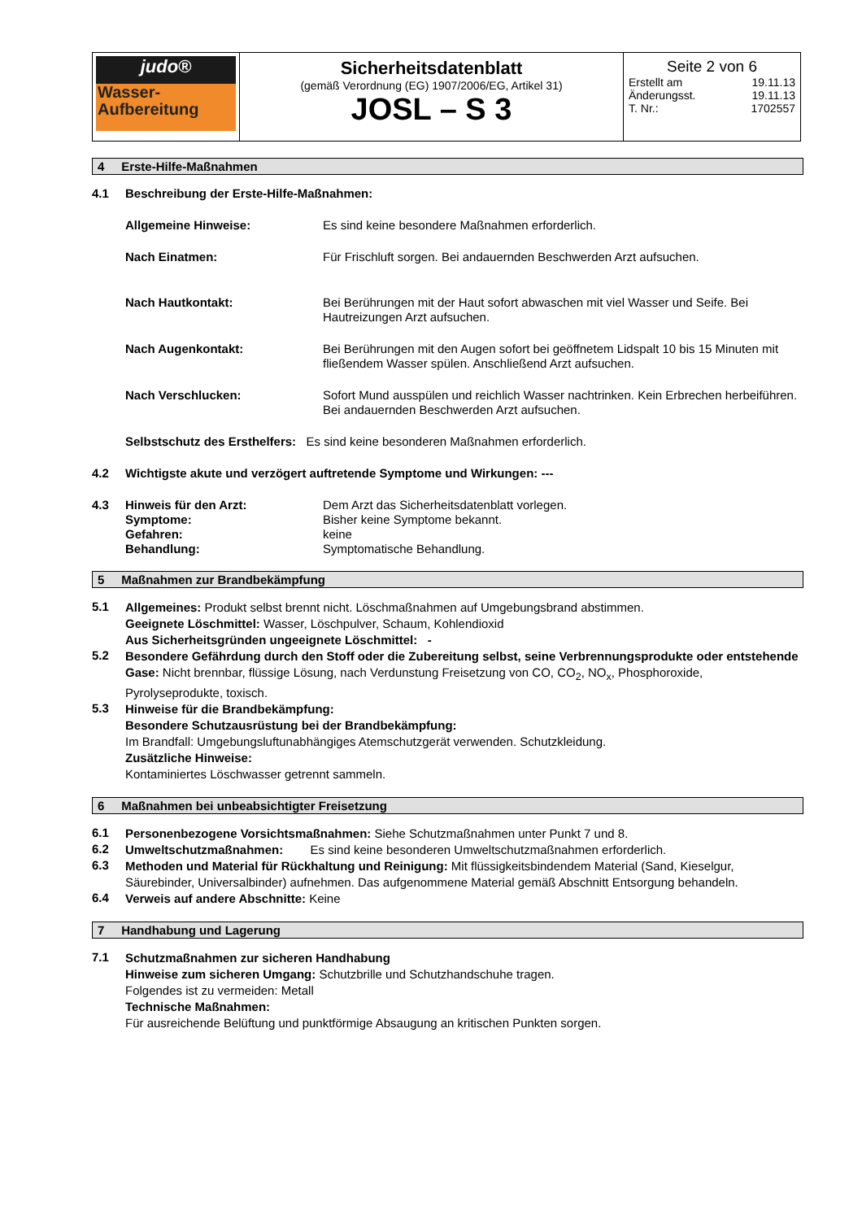| judo® Wasser- Aufbereitung | Sicherheitsdatenblatt (gemäß Verordnung (EG) 1907/2006/EG, Artikel 31) JOSL – S 3 | Seite 2 von 6 Erstellt am 19.11.13 Änderungsst. 19.11.13 T. Nr.: 1702557 |
4 Erste-Hilfe-Maßnahmen
4.1 Beschreibung der Erste-Hilfe-Maßnahmen:
Allgemeine Hinweise: Es sind keine besondere Maßnahmen erforderlich.
Nach Einatmen: Für Frischluft sorgen. Bei andauernden Beschwerden Arzt aufsuchen.
Nach Hautkontakt: Bei Berührungen mit der Haut sofort abwaschen mit viel Wasser und Seife. Bei Hautreizungen Arzt aufsuchen.
Nach Augenkontakt: Bei Berührungen mit den Augen sofort bei geöffnetem Lidspalt 10 bis 15 Minuten mit fließendem Wasser spülen. Anschließend Arzt aufsuchen.
Nach Verschlucken: Sofort Mund ausspülen und reichlich Wasser nachtrinken. Kein Erbrechen herbeiführen. Bei andauernden Beschwerden Arzt aufsuchen.
Selbstschutz des Ersthelfers: Es sind keine besonderen Maßnahmen erforderlich.
4.2 Wichtigste akute und verzögert auftretende Symptome und Wirkungen: ---
4.3 Hinweis für den Arzt: Dem Arzt das Sicherheitsdatenblatt vorlegen.
Symptome: Bisher keine Symptome bekannt.
Gefahren: keine
Behandlung: Symptomatische Behandlung.
5 Maßnahmen zur Brandbekämpfung
5.1
Allgemeines: Produkt selbst brennt nicht. Löschmaßnahmen auf Umgebungsbrand abstimmen.
Geeignete Löschmittel: Wasser, Löschpulver, Schaum, Kohlendioxid
Aus Sicherheitsgründen ungeeignete Löschmittel: -
5.2
Besondere Gefährdung durch den Stoff oder die Zubereitung selbst, seine Verbrennungsprodukte oder entstehende Gase: Nicht brennbar, flüssige Lösung, nach Verdunstung Freisetzung von CO, CO<sub>2</sub>, NO<sub>x</sub>, Phosphoroxide, Pyrolyseprodukte, toxisch.
5.3
Hinweise für die Brandbekämpfung:
Besondere Schutzausrüstung bei der Brandbekämpfung:
Im Brandfall: Umgebungsluftunabhängiges Atemschutzgerät verwenden. Schutzkleidung.
Zusätzliche Hinweise:
Kontaminiertes Löschwasser getrennt sammeln.
6 Maßnahmen bei unbeabsichtigter Freisetzung
6.1
Personenbezogene Vorsichtsmaßnahmen: Siehe Schutzmaßnahmen unter Punkt 7 und 8.
6.2
Umweltschutzmaßnahmen: Es sind keine besonderen Umweltschutzmaßnahmen erforderlich.
6.3
Methoden und Material für Rückhaltung und Reinigung: Mit flüssigkeitsbindendem Material (Sand, Kieselgur, Säurebinder, Universalbinder) aufnehmen. Das aufgenommene Material gemäß Abschnitt Entsorgung behandeln.
6.4
Verweis auf andere Abschnitte: Keine
7 Handhabung und Lagerung
7.1
Schutzmaßnahmen zur sicheren Handhabung
Hinweise zum sicheren Umgang: Schutzbrille und Schutzhandschuhe tragen.
Folgendes ist zu vermeiden: Metall
Technische Maßnahmen:
Für ausreichende Belüftung und punktförmige Absaugung an kritischen Punkten sorgen.